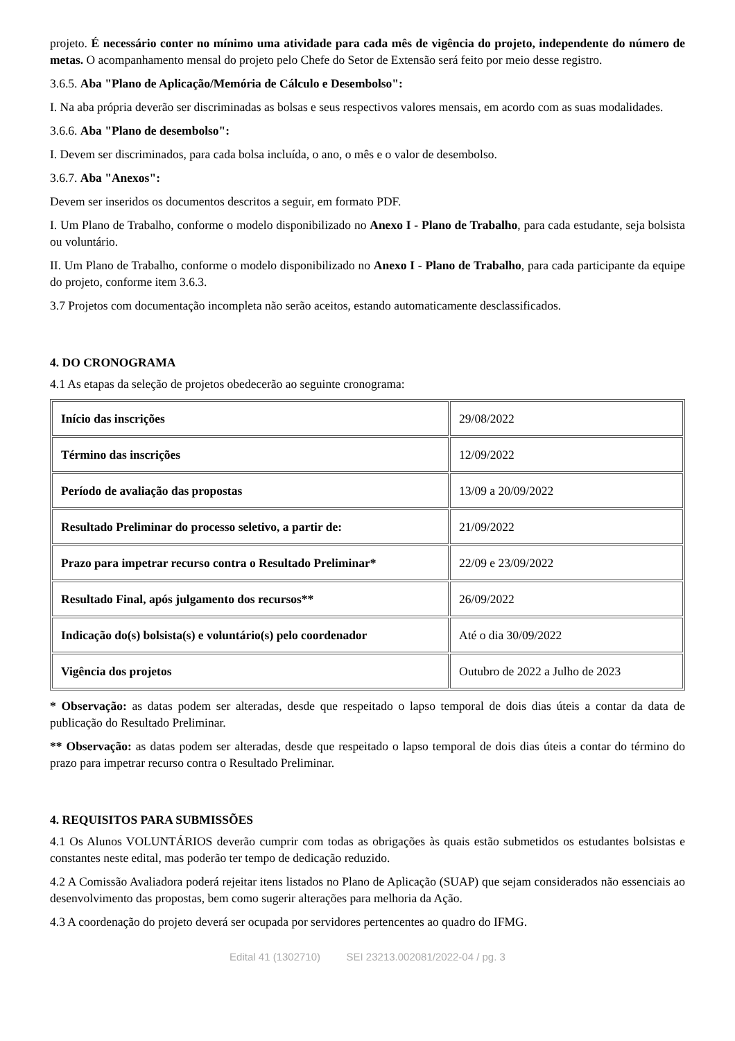projeto. É necessário conter no mínimo uma atividade para cada mês de vigência do projeto, independente do número de metas. O acompanhamento mensal do projeto pelo Chefe do Setor de Extensão será feito por meio desse registro.
3.6.5. Aba "Plano de Aplicação/Memória de Cálculo e Desembolso":
I. Na aba própria deverão ser discriminadas as bolsas e seus respectivos valores mensais, em acordo com as suas modalidades.
3.6.6. Aba "Plano de desembolso":
I. Devem ser discriminados, para cada bolsa incluída, o ano, o mês e o valor de desembolso.
3.6.7. Aba "Anexos":
Devem ser inseridos os documentos descritos a seguir, em formato PDF.
I. Um Plano de Trabalho, conforme o modelo disponibilizado no Anexo I - Plano de Trabalho, para cada estudante, seja bolsista ou voluntário.
II. Um Plano de Trabalho, conforme o modelo disponibilizado no Anexo I - Plano de Trabalho, para cada participante da equipe do projeto, conforme item 3.6.3.
3.7 Projetos com documentação incompleta não serão aceitos, estando automaticamente desclassificados.
4. DO CRONOGRAMA
4.1 As etapas da seleção de projetos obedecerão ao seguinte cronograma:
| Início das inscrições | 29/08/2022 |
| Término das inscrições | 12/09/2022 |
| Período de avaliação das propostas | 13/09 a 20/09/2022 |
| Resultado Preliminar do processo seletivo, a partir de: | 21/09/2022 |
| Prazo para impetrar recurso contra o Resultado Preliminar* | 22/09 e 23/09/2022 |
| Resultado Final, após julgamento dos recursos** | 26/09/2022 |
| Indicação do(s) bolsista(s) e voluntário(s) pelo coordenador | Até o dia 30/09/2022 |
| Vigência dos projetos | Outubro de 2022 a Julho de 2023 |
* Observação: as datas podem ser alteradas, desde que respeitado o lapso temporal de dois dias úteis a contar da data de publicação do Resultado Preliminar.
** Observação: as datas podem ser alteradas, desde que respeitado o lapso temporal de dois dias úteis a contar do término do prazo para impetrar recurso contra o Resultado Preliminar.
4. REQUISITOS PARA SUBMISSÕES
4.1 Os Alunos VOLUNTÁRIOS deverão cumprir com todas as obrigações às quais estão submetidos os estudantes bolsistas e constantes neste edital, mas poderão ter tempo de dedicação reduzido.
4.2 A Comissão Avaliadora poderá rejeitar itens listados no Plano de Aplicação (SUAP) que sejam considerados não essenciais ao desenvolvimento das propostas, bem como sugerir alterações para melhoria da Ação.
4.3 A coordenação do projeto deverá ser ocupada por servidores pertencentes ao quadro do IFMG.
Edital 41 (1302710) SEI 23213.002081/2022-04 / pg. 3